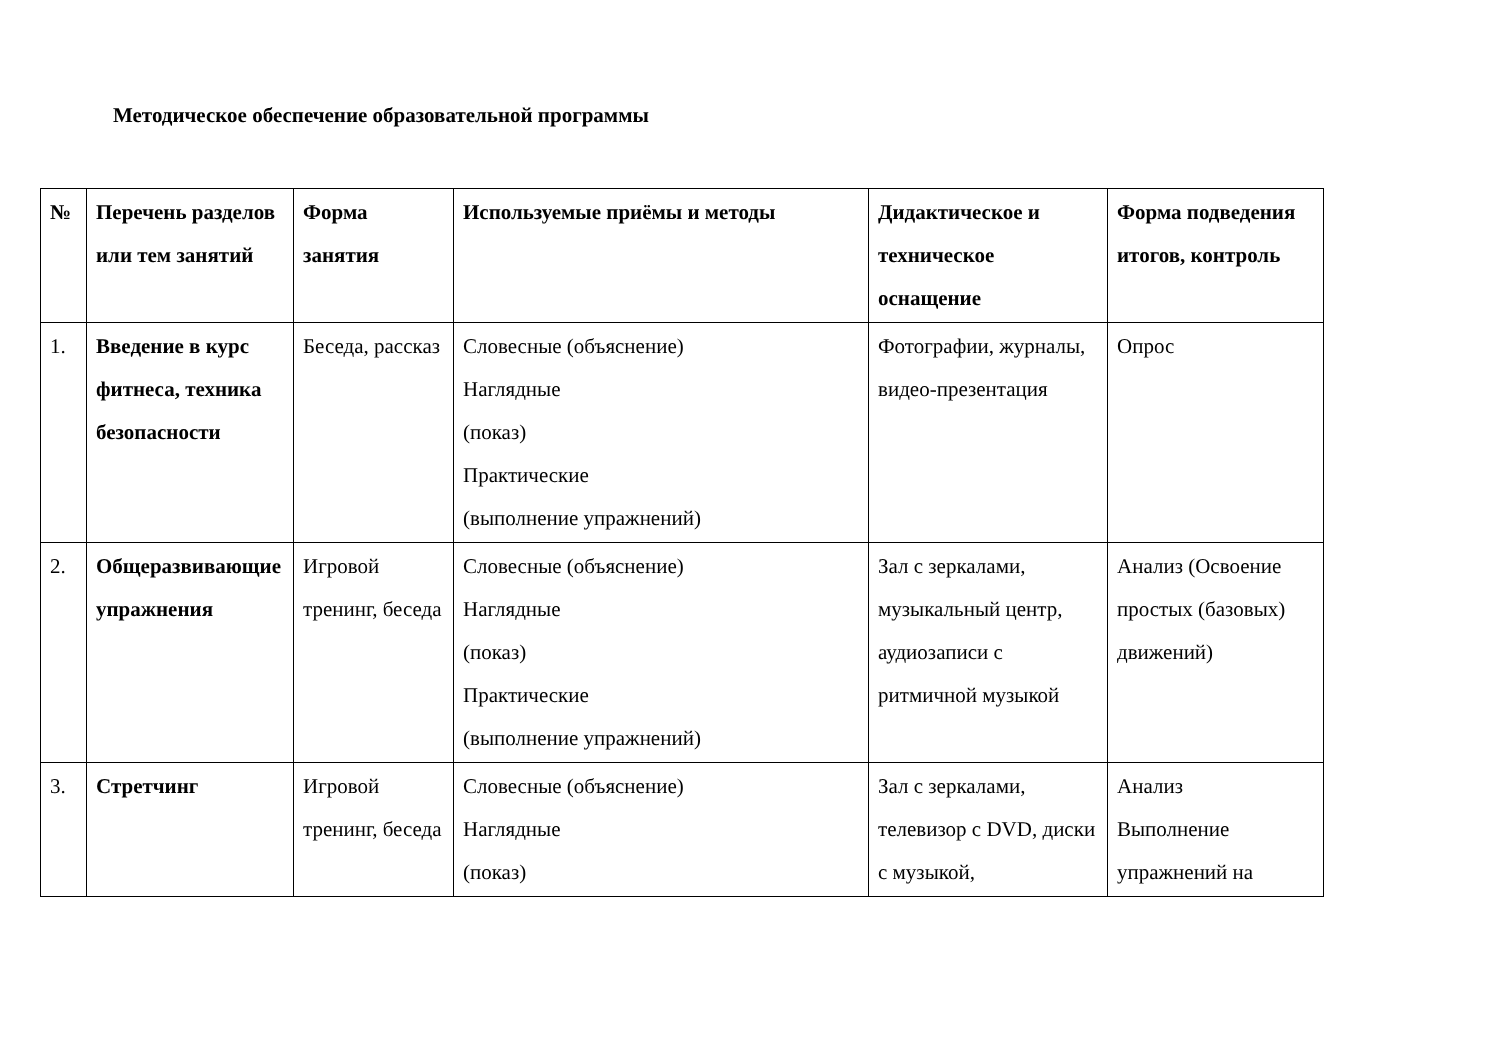Методическое обеспечение образовательной программы
| № | Перечень разделов или тем занятий | Форма занятия | Используемые приёмы и методы | Дидактическое и техническое оснащение | Форма подведения итогов, контроль |
| --- | --- | --- | --- | --- | --- |
| 1. | Введение в курс фитнеса, техника безопасности | Беседа, рассказ | Словесные (объяснение) Наглядные (показ) Практические (выполнение упражнений) | Фотографии, журналы, видео-презентация | Опрос |
| 2. | Общеразвивающие упражнения | Игровой тренинг, беседа | Словесные (объяснение) Наглядные (показ) Практические (выполнение упражнений) | Зал с зеркалами, музыкальный центр, аудиозаписи с ритмичной музыкой | Анализ (Освоение простых (базовых) движений) |
| 3. | Стретчинг | Игровой тренинг, беседа | Словесные (объяснение) Наглядные (показ) | Зал с зеркалами, телевизор с DVD, диски с музыкой, | Анализ Выполнение упражнений на |